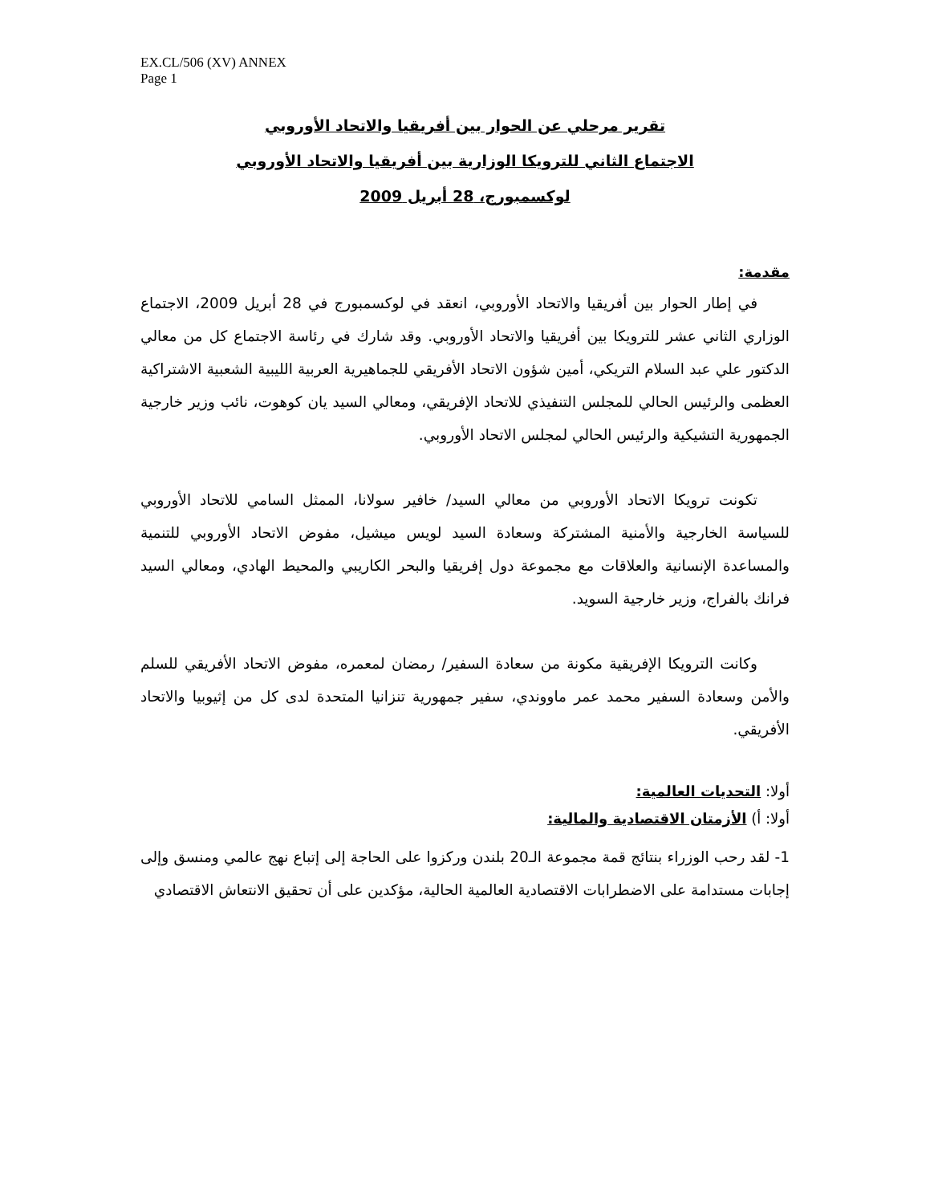EX.CL/506 (XV) ANNEX
Page 1
تقرير مرحلي عن الحوار بين أفريقيا والاتحاد الأوروبي
الاجتماع الثاني للترويكا الوزارية بين أفريقيا والاتحاد الأوروبي
لوكسمبورج، 28 أبريل 2009
مقدمة:
في إطار الحوار بين أفريقيا والاتحاد الأوروبي، انعقد في لوكسمبورج في 28 أبريل 2009، الاجتماع الوزاري الثاني عشر للترويكا بين أفريقيا والاتحاد الأوروبي. وقد شارك في رئاسة الاجتماع كل من معالي الدكتور علي عبد السلام التريكي، أمين شؤون الاتحاد الأفريقي للجماهيرية العربية الليبية الشعبية الاشتراكية العظمى والرئيس الحالي للمجلس التنفيذي للاتحاد الإفريقي، ومعالي السيد يان كوهوت، نائب وزير خارجية الجمهورية التشيكية والرئيس الحالي لمجلس الاتحاد الأوروبي.
تكونت ترويكا الاتحاد الأوروبي من معالي السيد/ خافير سولانا، الممثل السامي للاتحاد الأوروبي للسياسة الخارجية والأمنية المشتركة وسعادة السيد لويس ميشيل، مفوض الاتحاد الأوروبي للتنمية والمساعدة الإنسانية والعلاقات مع مجموعة دول إفريقيا والبحر الكاريبي والمحيط الهادي، ومعالي السيد فرانك بالفراج، وزير خارجية السويد.
وكانت الترويكا الإفريقية مكونة من سعادة السفير/ رمضان لمعمره، مفوض الاتحاد الأفريقي للسلم والأمن وسعادة السفير محمد عمر ماووندي، سفير جمهورية تنزانيا المتحدة لدى كل من إثيوبيا والاتحاد الأفريقي.
أولا: التحديات العالمية:
أولا: أ) الأزمتان الاقتصادية والمالية:
1- لقد رحب الوزراء بنتائج قمة مجموعة الـ20 بلندن وركزوا على الحاجة إلى إتباع نهج عالمي ومنسق وإلى إجابات مستدامة على الاضطرابات الاقتصادية العالمية الحالية، مؤكدين على أن تحقيق الانتعاش الاقتصادي